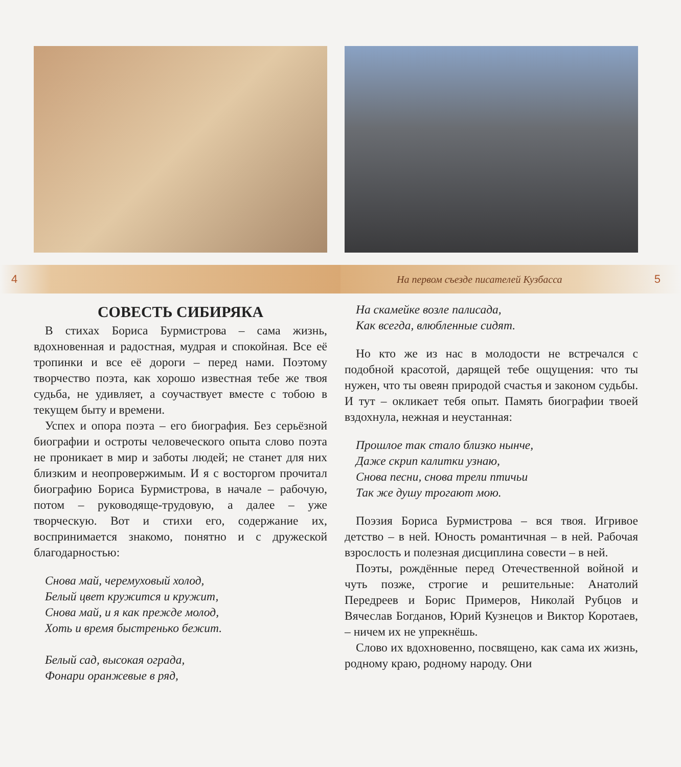4
СОВЕСТЬ СИБИРЯКА
В стихах Бориса Бурмистрова – сама жизнь, вдохновенная и радостная, мудрая и спокойная. Все её тропинки и все её дороги – перед нами. Поэтому творчество поэта, как хорошо известная тебе же твоя судьба, не удивляет, а соучаствует вместе с тобою в текущем быту и времени.
Успех и опора поэта – его биография. Без серьёзной биографии и остроты человеческого опыта слово поэта не проникает в мир и заботы людей; не станет для них близким и неопровержимым. И я с восторгом прочитал биографию Бориса Бурмистрова, в начале – рабочую, потом – руководяще-трудовую, а далее – уже творческую. Вот и стихи его, содержание их, воспринимается знакомо, понятно и с дружеской благодарностью:
Снова май, черемуховый холод,
Белый цвет кружится и кружит,
Снова май, и я как прежде молод,
Хоть и время быстренько бежит.
Белый сад, высокая ограда,
Фонари оранжевые в ряд,
На первом съезде писателей Кузбасса 5
На скамейке возле палисада,
Как всегда, влюбленные сидят.
Но кто же из нас в молодости не встречался с подобной красотой, дарящей тебе ощущения: что ты нужен, что ты овеян природой счастья и законом судьбы. И тут – окликает тебя опыт. Память биографии твоей вздохнула, нежная и неустанная:
Прошлое так стало близко нынче,
Даже скрип калитки узнаю,
Снова песни, снова трели птичьи
Так же душу трогают мою.
Поэзия Бориса Бурмистрова – вся твоя. Игривое детство – в ней. Юность романтичная – в ней. Рабочая взрослость и полезная дисциплина совести – в ней.
Поэты, рождённые перед Отечественной войной и чуть позже, строгие и решительные: Анатолий Передреев и Борис Примеров, Николай Рубцов и Вячеслав Богданов, Юрий Кузнецов и Виктор Коротаев, – ничем их не упрекнёшь.
Слово их вдохновенно, посвящено, как сама их жизнь, родному краю, родному народу. Они